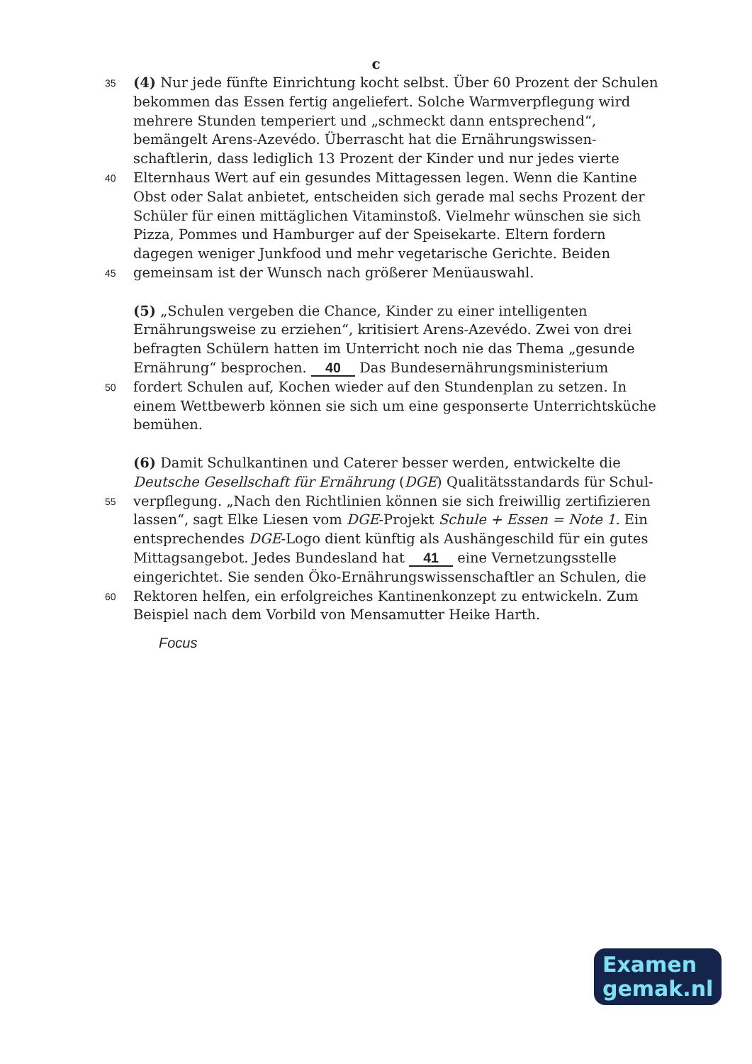c
35 (4) Nur jede fünfte Einrichtung kocht selbst. Über 60 Prozent der Schulen
bekommen das Essen fertig angeliefert. Solche Warmverpflegung wird
mehrere Stunden temperiert und „schmeckt dann entsprechend“,
bemängelt Arens-Azevédo. Überrascht hat die Ernährungswissen-
schaftlerin, dass lediglich 13 Prozent der Kinder und nur jedes vierte
40 Elternhaus Wert auf ein gesundes Mittagessen legen. Wenn die Kantine
Obst oder Salat anbietet, entscheiden sich gerade mal sechs Prozent der
Schüler für einen mittäglichen Vitaminstoß. Vielmehr wünschen sie sich
Pizza, Pommes und Hamburger auf der Speisekarte. Eltern fordern
dagegen weniger Junkfood und mehr vegetarische Gerichte. Beiden
45 gemeinsam ist der Wunsch nach größerer Menüauswahl.
(5) „Schulen vergeben die Chance, Kinder zu einer intelligenten
Ernährungsweise zu erziehen“, kritisiert Arens-Azevédo. Zwei von drei
befragten Schülern hatten im Unterricht noch nie das Thema „gesunde
Ernährung“ besprochen. 40 Das Bundesernährungsministerium
50 fordert Schulen auf, Kochen wieder auf den Stundenplan zu setzen. In
einem Wettbewerb können sie sich um eine gesponserte Unterrichtsküche
bemühen.
(6) Damit Schulkantinen und Caterer besser werden, entwickelte die
Deutsche Gesellschaft für Ernährung (DGE) Qualitätsstandards für Schul-
55 verpflegung. „Nach den Richtlinien können sie sich freiwillig zertifizieren
lassen“, sagt Elke Liesen vom DGE-Projekt Schule + Essen = Note 1. Ein
entsprechendes DGE-Logo dient künftig als Aushängeschild für ein gutes
Mittagsangebot. Jedes Bundesland hat 41 eine Vernetzungsstelle
eingerichtet. Sie senden Öko-Ernährungswissenschaftler an Schulen, die
60 Rektoren helfen, ein erfolgreiches Kantinenkonzept zu entwickeln. Zum
Beispiel nach dem Vorbild von Mensamutter Heike Harth.
Focus
Examen
gemak.nl